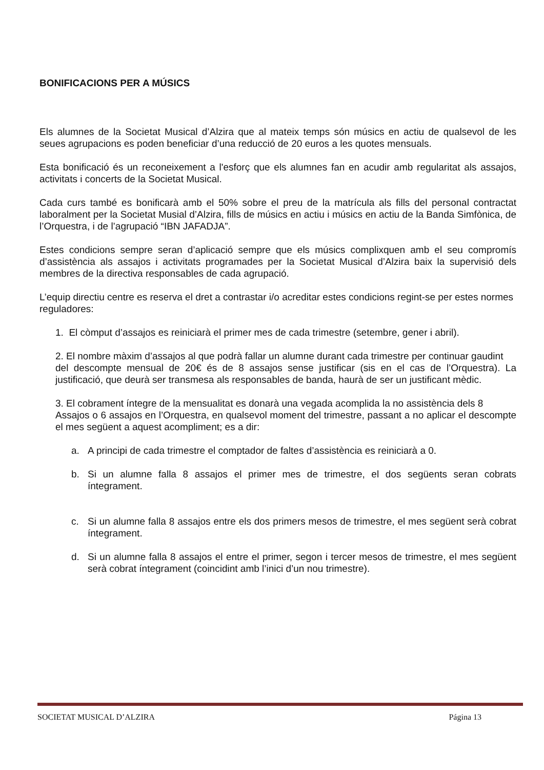BONIFICACIONS PER A MÚSICS
Els alumnes de la Societat Musical d’Alzira que al mateix temps són músics en actiu de qualsevol de les seues agrupacions es poden beneficiar d’una reducció de 20 euros a les quotes mensuals.
Esta bonificació és un reconeixement a l'esforç que els alumnes fan en acudir amb regularitat als assajos, activitats i concerts de la Societat Musical.
Cada curs també es bonificarà amb el 50% sobre el preu de la matrícula als fills del personal contractat laboralment per la Societat Musial d’Alzira, fills de músics en actiu i músics en actiu de la Banda Simfònica, de l’Orquestra, i de l’agrupació “IBN JAFADJA”.
Estes condicions sempre seran d’aplicació sempre que els músics complixquen amb el seu compromís d’assistència als assajos i activitats programades per la Societat Musical d’Alzira baix la supervisió dels membres de la directiva responsables de cada agrupació.
L’equip directiu centre es reserva el dret a contrastar i/o acreditar estes condicions regint-se per estes normes reguladores:
1. El còmput d’assajos es reiniciarà el primer mes de cada trimestre (setembre, gener i abril).
2. El nombre màxim d’assajos al que podrà fallar un alumne durant cada trimestre per continuar gaudint
del descompte mensual de 20€ és de 8 assajos sense justificar (sis en el cas de l’Orquestra). La justificació, que deurà ser transmesa als responsables de banda, haurà de ser un justificant mèdic.
3. El cobrament íntegre de la mensualitat es donarà una vegada acomplida la no assistència dels 8
Assajos o 6 assajos en l’Orquestra, en qualsevol moment del trimestre, passant a no aplicar el descompte el mes següent a aquest acompliment; es a dir:
a. A principi de cada trimestre el comptador de faltes d’assistència es reiniciarà a 0.
b. Si un alumne falla 8 assajos el primer mes de trimestre, el dos següents seran cobrats íntegrament.
c. Si un alumne falla 8 assajos entre els dos primers mesos de trimestre, el mes següent serà cobrat íntegrament.
d. Si un alumne falla 8 assajos el entre el primer, segon i tercer mesos de trimestre, el mes següent serà cobrat íntegrament (coincidint amb l’inici d’un nou trimestre).
SOCIETAT MUSICAL D’ALZIRA Página 13